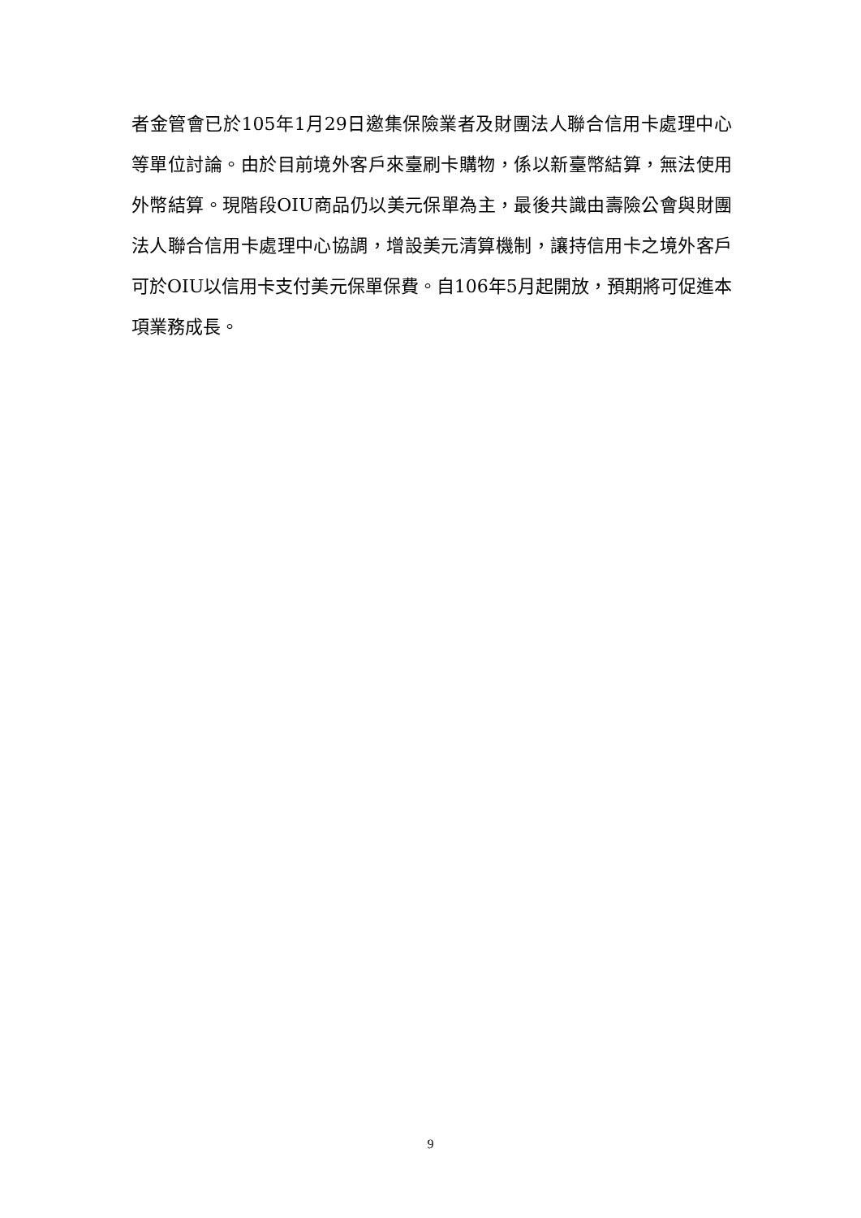者金管會已於105年1月29日邀集保險業者及財團法人聯合信用卡處理中心等單位討論。由於目前境外客戶來臺刷卡購物，係以新臺幣結算，無法使用外幣結算。現階段OIU商品仍以美元保單為主，最後共識由壽險公會與財團法人聯合信用卡處理中心協調，增設美元清算機制，讓持信用卡之境外客戶可於OIU以信用卡支付美元保單保費。自106年5月起開放，預期將可促進本項業務成長。
9